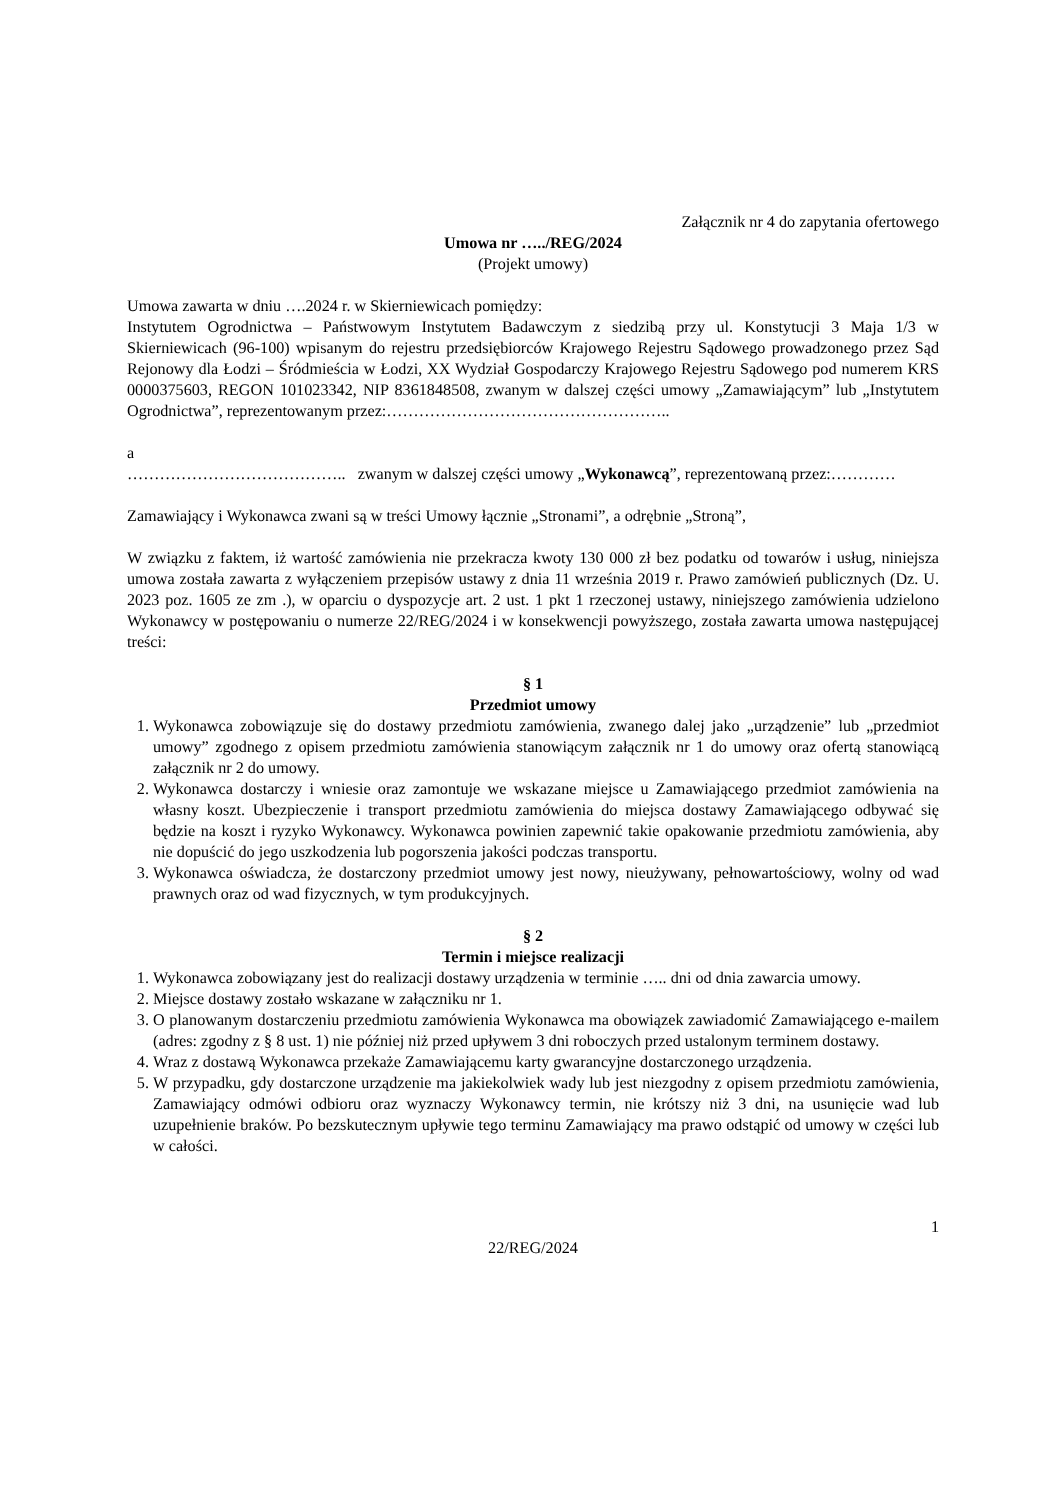Załącznik nr 4 do zapytania ofertowego
Umowa nr …../REG/2024
(Projekt umowy)
Umowa zawarta w dniu ….2024 r. w Skierniewicach pomiędzy:
Instytutem Ogrodnictwa – Państwowym Instytutem Badawczym z siedzibą przy ul. Konstytucji 3 Maja 1/3 w Skierniewicach (96-100) wpisanym do rejestru przedsiębiorców Krajowego Rejestru Sądowego prowadzonego przez Sąd Rejonowy dla Łodzi – Śródmieścia w Łodzi, XX Wydział Gospodarczy Krajowego Rejestru Sądowego pod numerem KRS 0000375603, REGON 101023342, NIP 8361848508, zwanym w dalszej części umowy „Zamawiającym” lub „Instytutem Ogrodnictwa”, reprezentowanym przez:……………………………………………..
a
………………………………….. zwanym w dalszej części umowy „Wykonawcą”, reprezentowaną przez:…………
Zamawiający i Wykonawca zwani są w treści Umowy łącznie „Stronami”, a odrębnie „Stroną”,
W związku z faktem, iż wartość zamówienia nie przekracza kwoty 130 000 zł bez podatku od towarów i usług, niniejsza umowa została zawarta z wyłączeniem przepisów ustawy z dnia 11 września 2019 r. Prawo zamówień publicznych (Dz. U. 2023 poz. 1605 ze zm .), w oparciu o dyspozycje art. 2 ust. 1 pkt 1 rzeczonej ustawy, niniejszego zamówienia udzielono Wykonawcy w postępowaniu o numerze 22/REG/2024 i w konsekwencji powyższego, została zawarta umowa następującej treści:
§ 1
Przedmiot umowy
1. Wykonawca zobowiązuje się do dostawy przedmiotu zamówienia, zwanego dalej jako „urządzenie” lub „przedmiot umowy” zgodnego z opisem przedmiotu zamówienia stanowiącym załącznik nr 1 do umowy oraz ofertą stanowiącą załącznik nr 2 do umowy.
2. Wykonawca dostarczy i wniesie oraz zamontuje we wskazane miejsce u Zamawiającego przedmiot zamówienia na własny koszt. Ubezpieczenie i transport przedmiotu zamówienia do miejsca dostawy Zamawiającego odbywać się będzie na koszt i ryzyko Wykonawcy. Wykonawca powinien zapewnić takie opakowanie przedmiotu zamówienia, aby nie dopuścić do jego uszkodzenia lub pogorszenia jakości podczas transportu.
3. Wykonawca oświadcza, że dostarczony przedmiot umowy jest nowy, nieużywany, pełnowartościowy, wolny od wad prawnych oraz od wad fizycznych, w tym produkcyjnych.
§ 2
Termin i miejsce realizacji
1. Wykonawca zobowiązany jest do realizacji dostawy urządzenia w terminie ….. dni od dnia zawarcia umowy.
2. Miejsce dostawy zostało wskazane w załączniku nr 1.
3. O planowanym dostarczeniu przedmiotu zamówienia Wykonawca ma obowiązek zawiadomić Zamawiającego e-mailem (adres: zgodny z § 8 ust. 1) nie później niż przed upływem 3 dni roboczych przed ustalonym terminem dostawy.
4. Wraz z dostawą Wykonawca przekaże Zamawiającemu karty gwarancyjne dostarczonego urządzenia.
5. W przypadku, gdy dostarczone urządzenie ma jakiekolwiek wady lub jest niezgodny z opisem przedmiotu zamówienia, Zamawiający odmówi odbioru oraz wyznaczy Wykonawcy termin, nie krótszy niż 3 dni, na usunięcie wad lub uzupełnienie braków. Po bezskutecznym upływie tego terminu Zamawiający ma prawo odstąpić od umowy w części lub w całości.
1
22/REG/2024